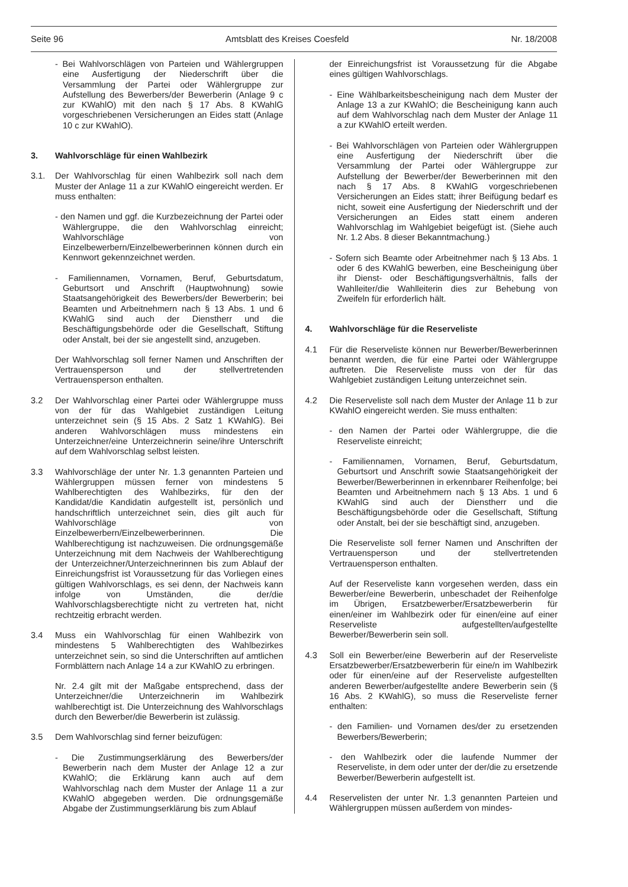Seite 96 Amtsblatt des Kreises Coesfeld Nr. 18/2008
- Bei Wahlvorschlägen von Parteien und Wählergruppen eine Ausfertigung der Niederschrift über die Versammlung der Partei oder Wählergruppe zur Aufstellung des Bewerbers/der Bewerberin (Anlage 9 c zur KWahlO) mit den nach § 17 Abs. 8 KWahlG vorgeschriebenen Versicherungen an Eides statt (Anlage 10 c zur KWahlO).
3. Wahlvorschläge für einen Wahlbezirk
3.1. Der Wahlvorschlag für einen Wahlbezirk soll nach dem Muster der Anlage 11 a zur KWahlO eingereicht werden. Er muss enthalten:
- den Namen und ggf. die Kurzbezeichnung der Partei oder Wählergruppe, die den Wahlvorschlag einreicht; Wahlvorschläge von Einzelbewerbern/Einzelbewerberinnen können durch ein Kennwort gekennzeichnet werden.
- Familiennamen, Vornamen, Beruf, Geburtsdatum, Geburtsort und Anschrift (Hauptwohnung) sowie Staatsangehörigkeit des Bewerbers/der Bewerberin; bei Beamten und Arbeitnehmern nach § 13 Abs. 1 und 6 KWahlG sind auch der Dienstherr und die Beschäftigungsbehörde oder die Gesellschaft, Stiftung oder Anstalt, bei der sie angestellt sind, anzugeben.
Der Wahlvorschlag soll ferner Namen und Anschriften der Vertrauensperson und der stellvertretenden Vertrauensperson enthalten.
3.2 Der Wahlvorschlag einer Partei oder Wählergruppe muss von der für das Wahlgebiet zuständigen Leitung unterzeichnet sein (§ 15 Abs. 2 Satz 1 KWahlG). Bei anderen Wahlvorschlägen muss mindestens ein Unterzeichner/eine Unterzeichnerin seine/ihre Unterschrift auf dem Wahlvorschlag selbst leisten.
3.3 Wahlvorschläge der unter Nr. 1.3 genannten Parteien und Wählergruppen müssen ferner von mindestens 5 Wahlberechtigten des Wahlbezirks, für den der Kandidat/die Kandidatin aufgestellt ist, persönlich und handschriftlich unterzeichnet sein, dies gilt auch für Wahlvorschläge von Einzelbewerbern/Einzelbewerberinnen. Die Wahlberechtigung ist nachzuweisen. Die ordnungsgemäße Unterzeichnung mit dem Nachweis der Wahlberechtigung der Unterzeichner/Unterzeichnerinnen bis zum Ablauf der Einreichungsfrist ist Voraussetzung für das Vorliegen eines gültigen Wahlvorschlags, es sei denn, der Nachweis kann infolge von Umständen, die der/die Wahlvorschlagsberechtigte nicht zu vertreten hat, nicht rechtzeitig erbracht werden.
3.4 Muss ein Wahlvorschlag für einen Wahlbezirk von mindestens 5 Wahlberechtigten des Wahlbezirkes unterzeichnet sein, so sind die Unterschriften auf amtlichen Formblättern nach Anlage 14 a zur KWahlO zu erbringen.
Nr. 2.4 gilt mit der Maßgabe entsprechend, dass der Unterzeichner/die Unterzeichnerin im Wahlbezirk wahlberechtigt ist. Die Unterzeichnung des Wahlvorschlags durch den Bewerber/die Bewerberin ist zulässig.
3.5 Dem Wahlvorschlag sind ferner beizufügen:
- Die Zustimmungserklärung des Bewerbers/der Bewerberin nach dem Muster der Anlage 12 a zur KWahlO; die Erklärung kann auch auf dem Wahlvorschlag nach dem Muster der Anlage 11 a zur KWahlO abgegeben werden. Die ordnungsgemäße Abgabe der Zustimmungserklärung bis zum Ablauf
der Einreichungsfrist ist Voraussetzung für die Abgabe eines gültigen Wahlvorschlags.
- Eine Wählbarkeitsbescheinigung nach dem Muster der Anlage 13 a zur KWahlO; die Bescheinigung kann auch auf dem Wahlvorschlag nach dem Muster der Anlage 11 a zur KWahlO erteilt werden.
- Bei Wahlvorschlägen von Parteien oder Wählergruppen eine Ausfertigung der Niederschrift über die Versammlung der Partei oder Wählergruppe zur Aufstellung der Bewerber/der Bewerberinnen mit den nach § 17 Abs. 8 KWahlG vorgeschriebenen Versicherungen an Eides statt; ihrer Beifügung bedarf es nicht, soweit eine Ausfertigung der Niederschrift und der Versicherungen an Eides statt einem anderen Wahlvorschlag im Wahlgebiet beigefügt ist. (Siehe auch Nr. 1.2 Abs. 8 dieser Bekanntmachung.)
- Sofern sich Beamte oder Arbeitnehmer nach § 13 Abs. 1 oder 6 des KWahlG bewerben, eine Bescheinigung über ihr Dienst- oder Beschäftigungsverhältnis, falls der Wahlleiter/die Wahlleiterin dies zur Behebung von Zweifeln für erforderlich hält.
4. Wahlvorschläge für die Reserveliste
4.1 Für die Reserveliste können nur Bewerber/Bewerberinnen benannt werden, die für eine Partei oder Wählergruppe auftreten. Die Reserveliste muss von der für das Wahlgebiet zuständigen Leitung unterzeichnet sein.
4.2 Die Reserveliste soll nach dem Muster der Anlage 11 b zur KWahlO eingereicht werden. Sie muss enthalten:
- den Namen der Partei oder Wählergruppe, die die Reserveliste einreicht;
- Familiennamen, Vornamen, Beruf, Geburtsdatum, Geburtsort und Anschrift sowie Staatsangehörigkeit der Bewerber/Bewerberinnen in erkennbarer Reihenfolge; bei Beamten und Arbeitnehmern nach § 13 Abs. 1 und 6 KWahlG sind auch der Dienstherr und die Beschäftigungsbehörde oder die Gesellschaft, Stiftung oder Anstalt, bei der sie beschäftigt sind, anzugeben.
Die Reserveliste soll ferner Namen und Anschriften der Vertrauensperson und der stellvertretenden Vertrauensperson enthalten.
Auf der Reserveliste kann vorgesehen werden, dass ein Bewerber/eine Bewerberin, unbeschadet der Reihenfolge im Übrigen, Ersatzbewerber/Ersatzbewerberin für einen/einer im Wahlbezirk oder für einen/eine auf einer Reserveliste aufgestellten/aufgestellte Bewerber/Bewerberin sein soll.
4.3 Soll ein Bewerber/eine Bewerberin auf der Reserveliste Ersatzbewerber/Ersatzbewerberin für eine/n im Wahlbezirk oder für einen/eine auf der Reserveliste aufgestellten anderen Bewerber/aufgestellte andere Bewerberin sein (§ 16 Abs. 2 KWahlG), so muss die Reserveliste ferner enthalten:
- den Familien- und Vornamen des/der zu ersetzenden Bewerbers/Bewerberin;
- den Wahlbezirk oder die laufende Nummer der Reserveliste, in dem oder unter der der/die zu ersetzende Bewerber/Bewerberin aufgestellt ist.
4.4 Reservelisten der unter Nr. 1.3 genannten Parteien und Wählergruppen müssen außerdem von mindes-